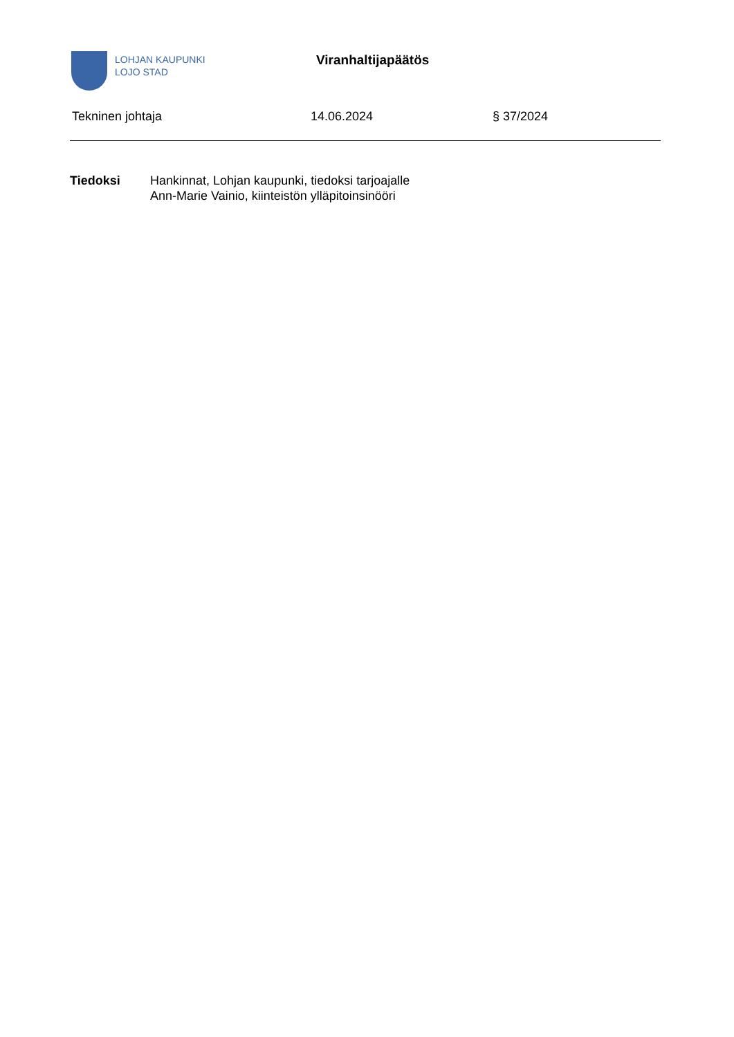LOHJAN KAUPUNKI
LOJO STAD
Viranhaltijapäätös
Tekninen johtaja 14.06.2024 § 37/2024
Tiedoksi Hankinnat, Lohjan kaupunki, tiedoksi tarjoajalle
Ann-Marie Vainio, kiinteistön ylläpitoinsinööri